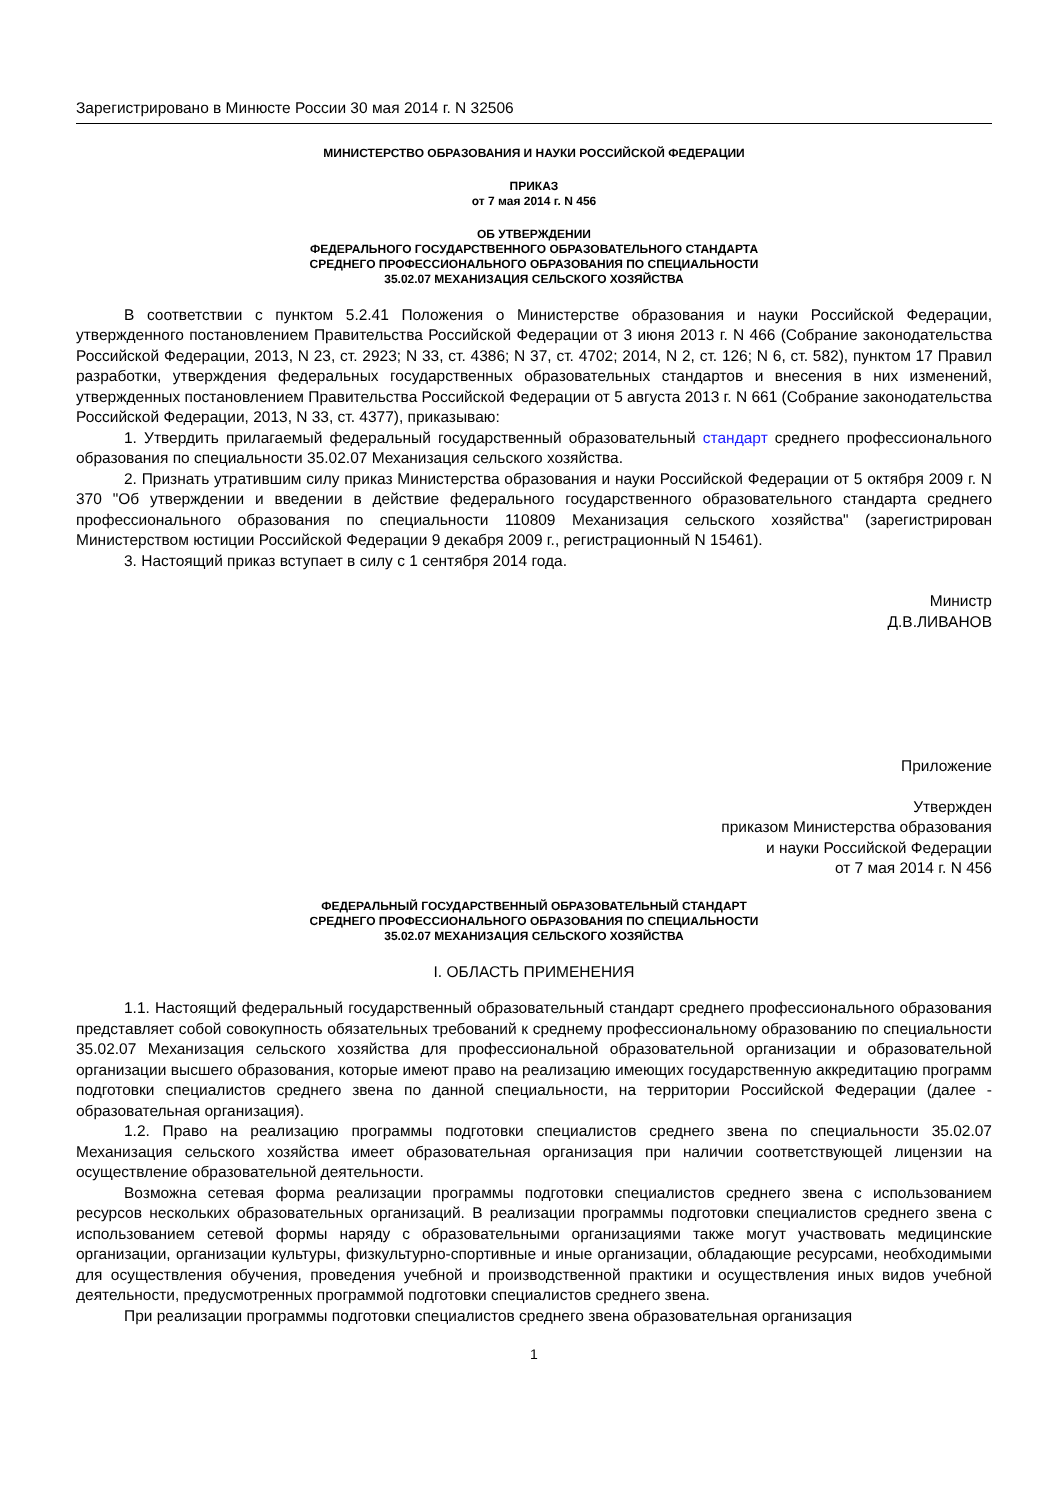Зарегистрировано в Минюсте России 30 мая 2014 г. N 32506
МИНИСТЕРСТВО ОБРАЗОВАНИЯ И НАУКИ РОССИЙСКОЙ ФЕДЕРАЦИИ
ПРИКАЗ
от 7 мая 2014 г. N 456
ОБ УТВЕРЖДЕНИИ
ФЕДЕРАЛЬНОГО ГОСУДАРСТВЕННОГО ОБРАЗОВАТЕЛЬНОГО СТАНДАРТА
СРЕДНЕГО ПРОФЕССИОНАЛЬНОГО ОБРАЗОВАНИЯ ПО СПЕЦИАЛЬНОСТИ
35.02.07 МЕХАНИЗАЦИЯ СЕЛЬСКОГО ХОЗЯЙСТВА
В соответствии с пунктом 5.2.41 Положения о Министерстве образования и науки Российской Федерации, утвержденного постановлением Правительства Российской Федерации от 3 июня 2013 г. N 466 (Собрание законодательства Российской Федерации, 2013, N 23, ст. 2923; N 33, ст. 4386; N 37, ст. 4702; 2014, N 2, ст. 126; N 6, ст. 582), пунктом 17 Правил разработки, утверждения федеральных государственных образовательных стандартов и внесения в них изменений, утвержденных постановлением Правительства Российской Федерации от 5 августа 2013 г. N 661 (Собрание законодательства Российской Федерации, 2013, N 33, ст. 4377), приказываю:
1. Утвердить прилагаемый федеральный государственный образовательный стандарт среднего профессионального образования по специальности 35.02.07 Механизация сельского хозяйства.
2. Признать утратившим силу приказ Министерства образования и науки Российской Федерации от 5 октября 2009 г. N 370 "Об утверждении и введении в действие федерального государственного образовательного стандарта среднего профессионального образования по специальности 110809 Механизация сельского хозяйства" (зарегистрирован Министерством юстиции Российской Федерации 9 декабря 2009 г., регистрационный N 15461).
3. Настоящий приказ вступает в силу с 1 сентября 2014 года.
Министр
Д.В.ЛИВАНОВ
Приложение
Утвержден
приказом Министерства образования
и науки Российской Федерации
от 7 мая 2014 г. N 456
ФЕДЕРАЛЬНЫЙ ГОСУДАРСТВЕННЫЙ ОБРАЗОВАТЕЛЬНЫЙ СТАНДАРТ
СРЕДНЕГО ПРОФЕССИОНАЛЬНОГО ОБРАЗОВАНИЯ ПО СПЕЦИАЛЬНОСТИ
35.02.07 МЕХАНИЗАЦИЯ СЕЛЬСКОГО ХОЗЯЙСТВА
I. ОБЛАСТЬ ПРИМЕНЕНИЯ
1.1. Настоящий федеральный государственный образовательный стандарт среднего профессионального образования представляет собой совокупность обязательных требований к среднему профессиональному образованию по специальности 35.02.07 Механизация сельского хозяйства для профессиональной образовательной организации и образовательной организации высшего образования, которые имеют право на реализацию имеющих государственную аккредитацию программ подготовки специалистов среднего звена по данной специальности, на территории Российской Федерации (далее - образовательная организация).
1.2. Право на реализацию программы подготовки специалистов среднего звена по специальности 35.02.07 Механизация сельского хозяйства имеет образовательная организация при наличии соответствующей лицензии на осуществление образовательной деятельности.
Возможна сетевая форма реализации программы подготовки специалистов среднего звена с использованием ресурсов нескольких образовательных организаций. В реализации программы подготовки специалистов среднего звена с использованием сетевой формы наряду с образовательными организациями также могут участвовать медицинские организации, организации культуры, физкультурно-спортивные и иные организации, обладающие ресурсами, необходимыми для осуществления обучения, проведения учебной и производственной практики и осуществления иных видов учебной деятельности, предусмотренных программой подготовки специалистов среднего звена.
При реализации программы подготовки специалистов среднего звена образовательная организация
1